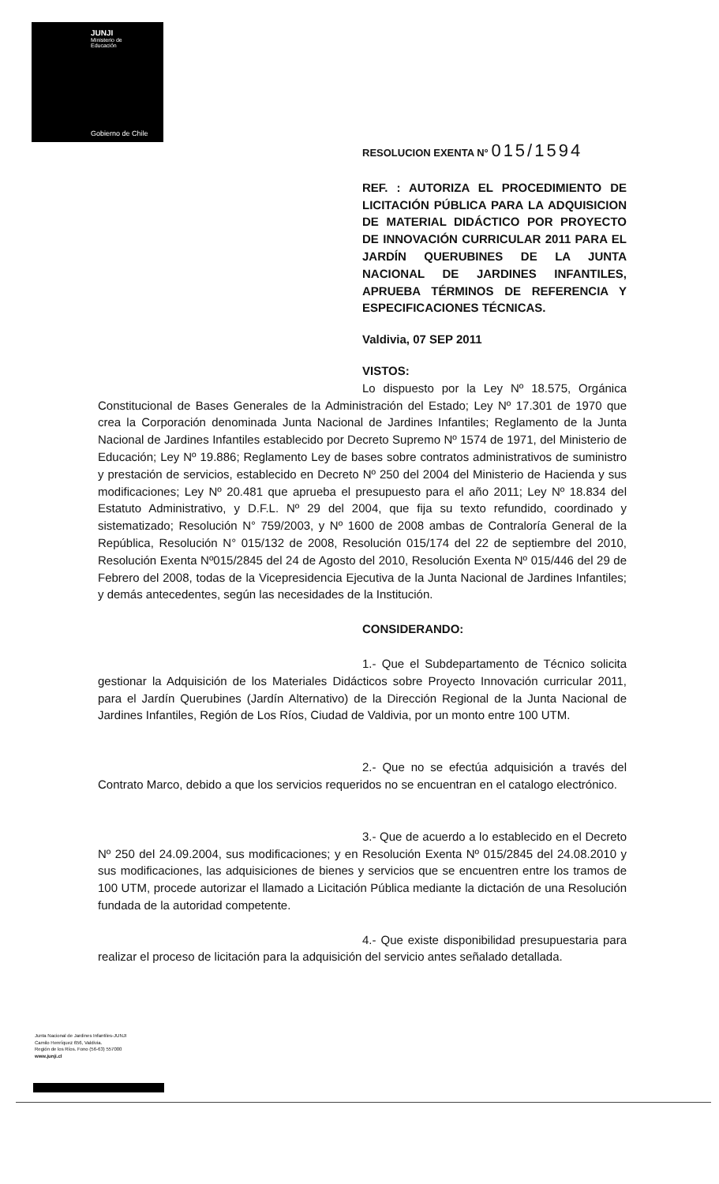JUNJI
Ministerio de
Educación
Gobierno de Chile
RESOLUCION EXENTA N° 015/1594
REF. : AUTORIZA EL PROCEDIMIENTO DE LICITACIÓN PÚBLICA PARA LA ADQUISICION DE MATERIAL DIDÁCTICO POR PROYECTO DE INNOVACIÓN CURRICULAR 2011 PARA EL JARDÍN QUERUBINES DE LA JUNTA NACIONAL DE JARDINES INFANTILES, APRUEBA TÉRMINOS DE REFERENCIA Y ESPECIFICACIONES TÉCNICAS.
Valdivia, 07 SEP 2011
VISTOS:
Lo dispuesto por la Ley Nº 18.575, Orgánica Constitucional de Bases Generales de la Administración del Estado; Ley Nº 17.301 de 1970 que crea la Corporación denominada Junta Nacional de Jardines Infantiles; Reglamento de la Junta Nacional de Jardines Infantiles establecido por Decreto Supremo Nº 1574 de 1971, del Ministerio de Educación; Ley Nº 19.886; Reglamento Ley de bases sobre contratos administrativos de suministro y prestación de servicios, establecido en Decreto Nº 250 del 2004 del Ministerio de Hacienda y sus modificaciones; Ley Nº 20.481 que aprueba el presupuesto para el año 2011; Ley Nº 18.834 del Estatuto Administrativo, y D.F.L. Nº 29 del 2004, que fija su texto refundido, coordinado y sistematizado; Resolución N° 759/2003, y Nº 1600 de 2008 ambas de Contraloría General de la República, Resolución N° 015/132 de 2008, Resolución 015/174 del 22 de septiembre del 2010, Resolución Exenta Nº015/2845 del 24 de Agosto del 2010, Resolución Exenta Nº 015/446 del 29 de Febrero del 2008, todas de la Vicepresidencia Ejecutiva de la Junta Nacional de Jardines Infantiles; y demás antecedentes, según las necesidades de la Institución.
CONSIDERANDO:
1.- Que el Subdepartamento de Técnico solicita gestionar la Adquisición de los Materiales Didácticos sobre Proyecto Innovación curricular 2011, para el Jardín Querubines (Jardín Alternativo) de la Dirección Regional de la Junta Nacional de Jardines Infantiles, Región de Los Ríos, Ciudad de Valdivia, por un monto entre 100 UTM.
2.- Que no se efectúa adquisición a través del Contrato Marco, debido a que los servicios requeridos no se encuentran en el catalogo electrónico.
3.- Que de acuerdo a lo establecido en el Decreto Nº 250 del 24.09.2004, sus modificaciones; y en Resolución Exenta Nº 015/2845 del 24.08.2010 y sus modificaciones, las adquisiciones de bienes y servicios que se encuentren entre los tramos de 100 UTM, procede autorizar el llamado a Licitación Pública mediante la dictación de una Resolución fundada de la autoridad competente.
4.- Que existe disponibilidad presupuestaria para realizar el proceso de licitación para la adquisición del servicio antes señalado detallada.
Junta Nacional de Jardines Infantiles-JUNJI
Camilo Henríquez 656, Valdivia.
Región de los Ríos. Fono (56-63) 557000
www.junji.cl